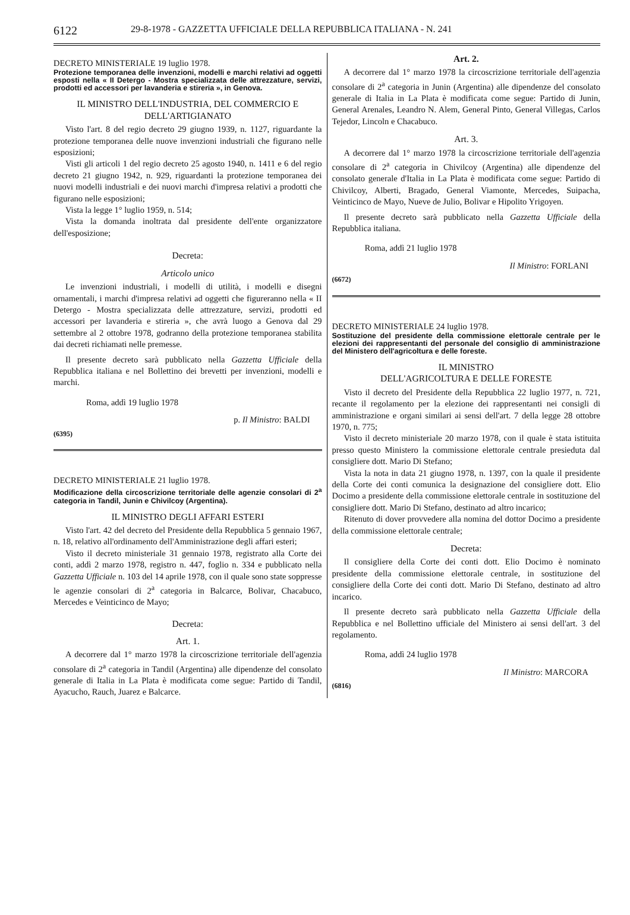6122 29-8-1978 - GAZZETTA UFFICIALE DELLA REPUBBLICA ITALIANA - N. 241
DECRETO MINISTERIALE 19 luglio 1978.
Protezione temporanea delle invenzioni, modelli e marchi relativi ad oggetti esposti nella « II Detergo - Mostra specializzata delle attrezzature, servizi, prodotti ed accessori per lavanderia e stireria », in Genova.
IL MINISTRO DELL'INDUSTRIA, DEL COMMERCIO E DELL'ARTIGIANATO
Visto l'art. 8 del regio decreto 29 giugno 1939, n. 1127, riguardante la protezione temporanea delle nuove invenzioni industriali che figurano nelle esposizioni;
Visti gli articoli 1 del regio decreto 25 agosto 1940, n. 1411 e 6 del regio decreto 21 giugno 1942, n. 929, riguardanti la protezione temporanea dei nuovi modelli industriali e dei nuovi marchi d'impresa relativi a prodotti che figurano nelle esposizioni;
Vista la legge 1° luglio 1959, n. 514;
Vista la domanda inoltrata dal presidente dell'ente organizzatore dell'esposizione;
Decreta:
Articolo unico
Le invenzioni industriali, i modelli di utilità, i modelli e disegni ornamentali, i marchi d'impresa relativi ad oggetti che figureranno nella « II Detergo - Mostra specializzata delle attrezzature, servizi, prodotti ed accessori per lavanderia e stireria », che avrà luogo a Genova dal 29 settembre al 2 ottobre 1978, godranno della protezione temporanea stabilita dai decreti richiamati nelle premesse.
Il presente decreto sarà pubblicato nella Gazzetta Ufficiale della Repubblica italiana e nel Bollettino dei brevetti per invenzioni, modelli e marchi.
Roma, addì 19 luglio 1978
p. Il Ministro: BALDI
(6395)
DECRETO MINISTERIALE 21 luglio 1978.
Modificazione della circoscrizione territoriale delle agenzie consolari di 2<sup>a</sup> categoria in Tandil, Junin e Chivilcoy (Argentina).
IL MINISTRO DEGLI AFFARI ESTERI
Visto l'art. 42 del decreto del Presidente della Repubblica 5 gennaio 1967, n. 18, relativo all'ordinamento dell'Amministrazione degli affari esteri;
Visto il decreto ministeriale 31 gennaio 1978, registrato alla Corte dei conti, addì 2 marzo 1978, registro n. 447, foglio n. 334 e pubblicato nella Gazzetta Ufficiale n. 103 del 14 aprile 1978, con il quale sono state soppresse le agenzie consolari di 2<sup>a</sup> categoria in Balcarce, Bolivar, Chacabuco, Mercedes e Veinticinco de Mayo;
Decreta:
Art. 1.
A decorrere dal 1° marzo 1978 la circoscrizione territoriale dell'agenzia consolare di 2<sup>a</sup> categoria in Tandil (Argentina) alle dipendenze del consolato generale di Italia in La Plata è modificata come segue: Partido di Tandil, Ayacucho, Rauch, Juarez e Balcarce.
Art. 2.
A decorrere dal 1° marzo 1978 la circoscrizione territoriale dell'agenzia consolare di 2<sup>a</sup> categoria in Junin (Argentina) alle dipendenze del consolato generale di Italia in La Plata è modificata come segue: Partido di Junin, General Arenales, Leandro N. Alem, General Pinto, General Villegas, Carlos Tejedor, Lincoln e Chacabuco.
Art. 3.
A decorrere dal 1° marzo 1978 la circoscrizione territoriale dell'agenzia consolare di 2<sup>a</sup> categoria in Chivilcoy (Argentina) alle dipendenze del consolato generale d'Italia in La Plata è modificata come segue: Partido di Chivilcoy, Alberti, Bragado, General Viamonte, Mercedes, Suipacha, Veinticinco de Mayo, Nueve de Julio, Bolivar e Hipolito Yrigoyen.
Il presente decreto sarà pubblicato nella Gazzetta Ufficiale della Repubblica italiana.
Roma, addì 21 luglio 1978
Il Ministro: FORLANI
(6672)
DECRETO MINISTERIALE 24 luglio 1978.
Sostituzione del presidente della commissione elettorale centrale per le elezioni dei rappresentanti del personale del consiglio di amministrazione del Ministero dell'agricoltura e delle foreste.
IL MINISTRO
DELL'AGRICOLTURA E DELLE FORESTE
Visto il decreto del Presidente della Repubblica 22 luglio 1977, n. 721, recante il regolamento per la elezione dei rappresentanti nei consigli di amministrazione e organi similari ai sensi dell'art. 7 della legge 28 ottobre 1970, n. 775;
Visto il decreto ministeriale 20 marzo 1978, con il quale è stata istituita presso questo Ministero la commissione elettorale centrale presieduta dal consigliere dott. Mario Di Stefano;
Vista la nota in data 21 giugno 1978, n. 1397, con la quale il presidente della Corte dei conti comunica la designazione del consigliere dott. Elio Docimo a presidente della commissione elettorale centrale in sostituzione del consigliere dott. Mario Di Stefano, destinato ad altro incarico;
Ritenuto di dover provvedere alla nomina del dottor Docimo a presidente della commissione elettorale centrale;
Decreta:
Il consigliere della Corte dei conti dott. Elio Docimo è nominato presidente della commissione elettorale centrale, in sostituzione del consigliere della Corte dei conti dott. Mario Di Stefano, destinato ad altro incarico.
Il presente decreto sarà pubblicato nella Gazzetta Ufficiale della Repubblica e nel Bollettino ufficiale del Ministero ai sensi dell'art. 3 del regolamento.
Roma, addì 24 luglio 1978
Il Ministro: MARCORA
(6816)